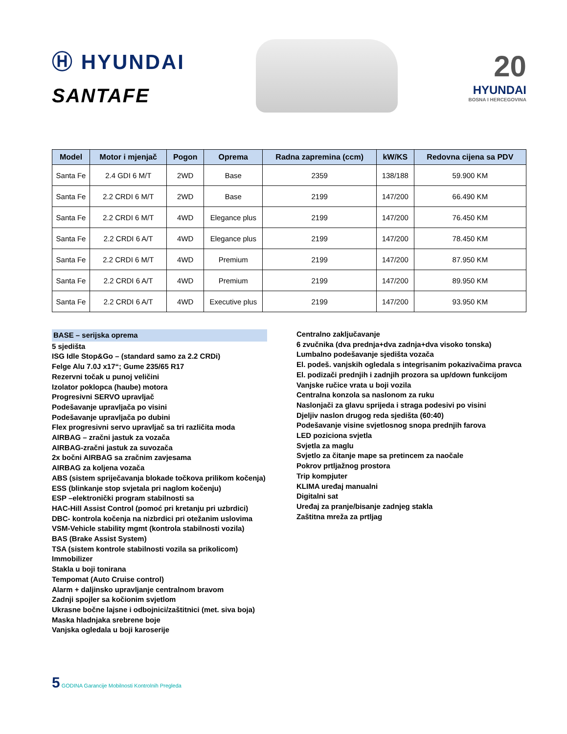Ⓗ HYUNDAI
SANTAFE
20
HYUNDAI
BOSNA I HERCEGOVINA
| Model | Motor i mjenjač | Pogon | Oprema | Radna zapremina (ccm) | kW/KS | Redovna cijena sa PDV |
| --- | --- | --- | --- | --- | --- | --- |
| Santa Fe | 2.4 GDI 6 M/T | 2WD | Base | 2359 | 138/188 | 59.900 KM |
| Santa Fe | 2.2 CRDI 6 M/T | 2WD | Base | 2199 | 147/200 | 66.490 KM |
| Santa Fe | 2.2 CRDI 6 M/T | 4WD | Elegance plus | 2199 | 147/200 | 76.450 KM |
| Santa Fe | 2.2 CRDI 6 A/T | 4WD | Elegance plus | 2199 | 147/200 | 78.450 KM |
| Santa Fe | 2.2 CRDI 6 M/T | 4WD | Premium | 2199 | 147/200 | 87.950 KM |
| Santa Fe | 2.2 CRDI 6 A/T | 4WD | Premium | 2199 | 147/200 | 89.950 KM |
| Santa Fe | 2.2 CRDI 6 A/T | 4WD | Executive plus | 2199 | 147/200 | 93.950 KM |
BASE – serijska oprema
5 sjedišta
ISG Idle Stop&Go – (standard samo za 2.2 CRDi)
Felge Alu 7.0J x17“; Gume 235/65 R17
Rezervni točak u punoj veličini
Izolator poklopca (haube) motora
Progresivni SERVO upravljač
Podešavanje upravljača po visini
Podešavanje upravljača po dubini
Flex progresivni servo upravljač sa tri različita moda
AIRBAG – zračni jastuk za vozača
AIRBAG-zračni jastuk za suvozača
2x bočni AIRBAG sa zračnim zavjesama
AIRBAG za koljena vozača
ABS (sistem spriječavanja blokade točkova prilikom kočenja)
ESS (blinkanje stop svjetala pri naglom kočenju)
ESP –elektronički program stabilnosti sa
HAC-Hill Assist Control (pomoć pri kretanju pri uzbrdici)
DBC- kontrola kočenja na nizbrdici pri otežanim uslovima
VSM-Vehicle stability mgmt (kontrola stabilnosti vozila)
BAS (Brake Assist System)
TSA (sistem kontrole stabilnosti vozila sa prikolicom)
Immobilizer
Stakla u boji tonirana
Tempomat (Auto Cruise control)
Alarm + daljinsko upravljanje centralnom bravom
Zadnji spojler sa kočionim svjetlom
Ukrasne bočne lajsne i odbojnici/zaštitnici (met. siva boja)
Maska hladnjaka srebrene boje
Vanjska ogledala u boji karoserije
Centralno zaključavanje
6 zvučnika (dva prednja+dva zadnja+dva visoko tonska)
Lumbalno podešavanje sjedišta vozača
El. podeš. vanjskih ogledala s integrisanim pokazivačima pravca
El. podizači prednjih i zadnjih prozora sa up/down funkcijom
Vanjske ručice vrata u boji vozila
Centralna konzola sa naslonom za ruku
Naslonjači za glavu sprijeda i straga podesivi po visini
Djeljiv naslon drugog reda sjedišta (60:40)
Podešavanje visine svjetlosnog snopa prednjih farova
LED poziciona svjetla
Svjetla za maglu
Svjetlo za čitanje mape sa pretincem za naočale
Pokrov prtljažnog prostora
Trip kompjuter
KLIMA uređaj manualni
Digitalni sat
Uređaj za pranje/bisanje zadnjeg stakla
Zaštitna mreža za prtljag
5 GODINA Garancije Mobilnosti Kontrolnih Pregleda